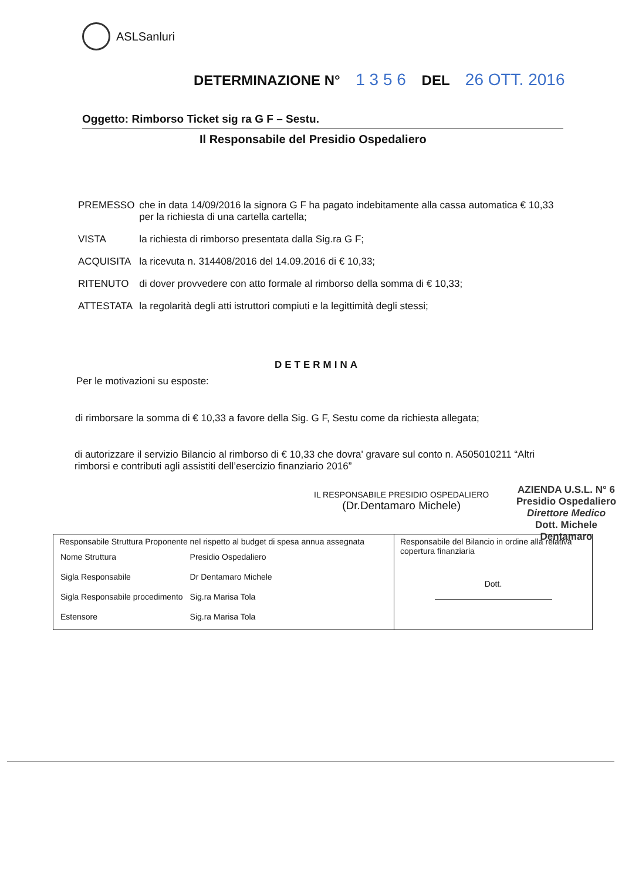ASLSanluri
DETERMINAZIONE N° 1 3 5 6 DEL 26 OTT. 2016
Oggetto: Rimborso Ticket sig ra G F – Sestu.
Il Responsabile del Presidio Ospedaliero
| PREMESSO | che in data 14/09/2016 la signora G F ha pagato indebitamente alla cassa automatica € 10,33 per la richiesta di una cartella cartella; |
| VISTA | la richiesta di rimborso presentata dalla Sig.ra G F; |
| ACQUISITA | la ricevuta n. 314408/2016 del 14.09.2016 di € 10,33; |
| RITENUTO | di dover provvedere con atto formale al rimborso della somma di € 10,33; |
| ATTESTATA | la regolarità degli atti istruttori compiuti e la legittimità degli stessi; |
DETERMINA
Per le motivazioni su esposte:
di rimborsare la somma di € 10,33 a favore della Sig. G F, Sestu come da richiesta allegata;
di autorizzare il servizio Bilancio al rimborso di € 10,33 che dovra' gravare sul conto n. A505010211 “Altri rimborsi e contributi agli assistiti dell’esercizio finanziario 2016”
IL RESPONSABILE PRESIDIO OSPEDALIERO
(Dr.Dentamaro Michele)
AZIENDA U.S.L. N° 6
Presidio Ospedaliero
Direttore Medico
Dott. Michele Dentamaro
| Responsabile Struttura Proponente nel rispetto al budget di spesa annua assegnata / Nome Struttura / Presidio Ospedaliero / / Sigla Responsabile / Dr Dentamaro Michele / / Sigla Responsabile procedimento / Sig.ra Marisa Tola / / Estensore / Sig.ra Marisa Tola / | Responsabile del Bilancio in ordine alla relativa copertura finanziaria Dott. |